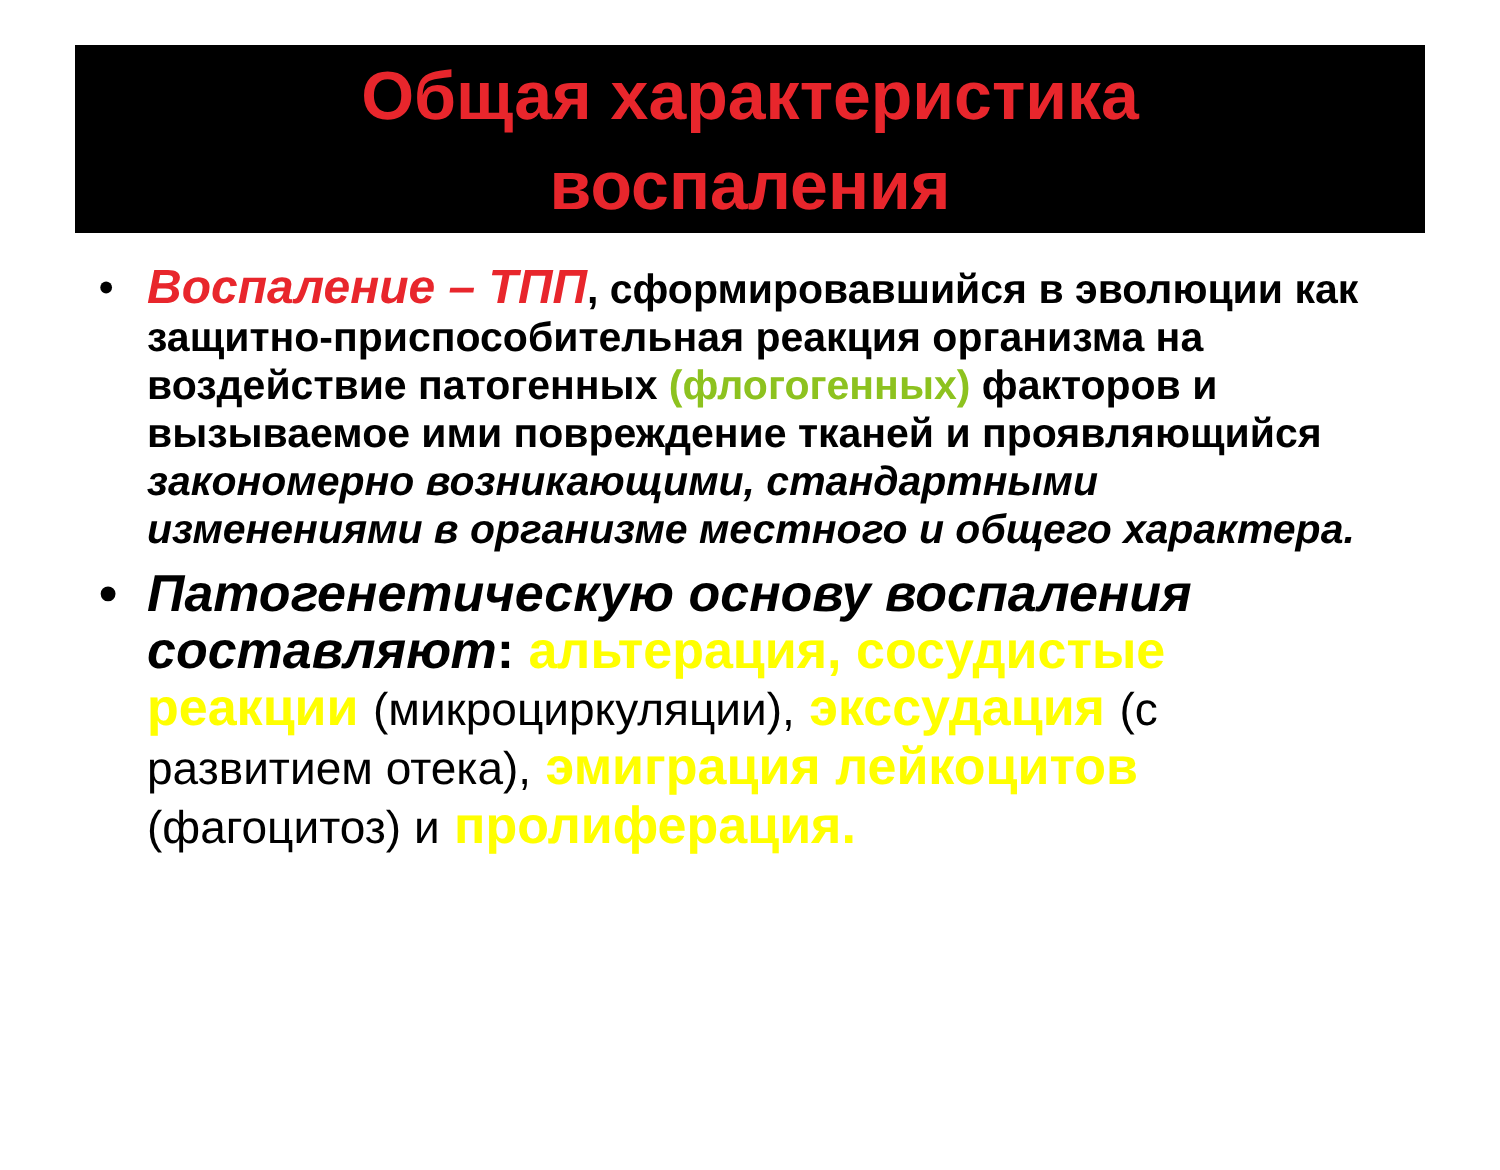Общая характеристика
воспаления
• Воспаление – ТПП, сформировавшийся в эволюции как защитно-приспособительная реакция организма на воздействие патогенных (флогогенных) факторов и вызываемое ими повреждение тканей и проявляющийся закономерно возникающими, стандартными изменениями в организме местного и общего характера.
• Патогенетическую основу воспаления составляют: альтерация, сосудистые реакции (микроциркуляции), экссудация (с развитием отека), эмиграция лейкоцитов (фагоцитоз) и пролиферация.